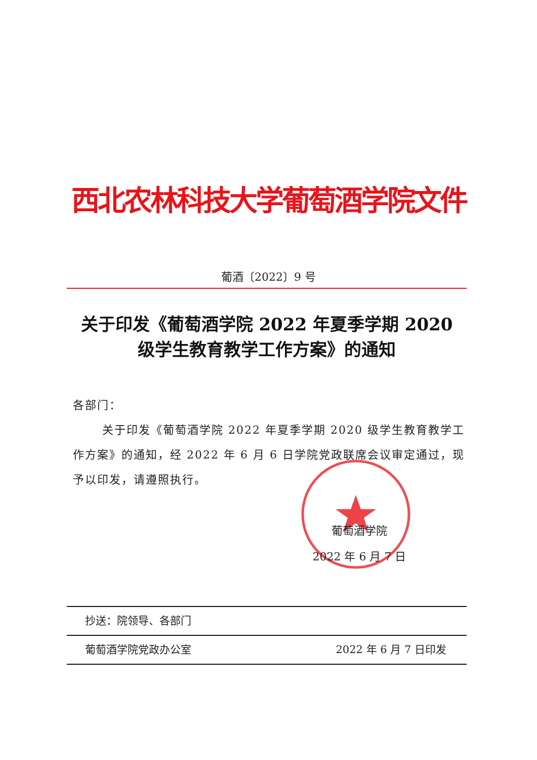西北农林科技大学葡萄酒学院文件
葡酒〔2022〕9 号
关于印发《葡萄酒学院 2022 年夏季学期 2020
级学生教育教学工作方案》的通知
各部门：
关于印发《葡萄酒学院 2022 年夏季学期 2020 级学生教育教学工作方案》的通知，经 2022 年 6 月 6 日学院党政联席会议审定通过，现予以印发，请遵照执行。
葡萄酒学院
2022 年 6 月 7 日
抄送：院领导、各部门
葡萄酒学院党政办公室 2022 年 6 月 7 日印发